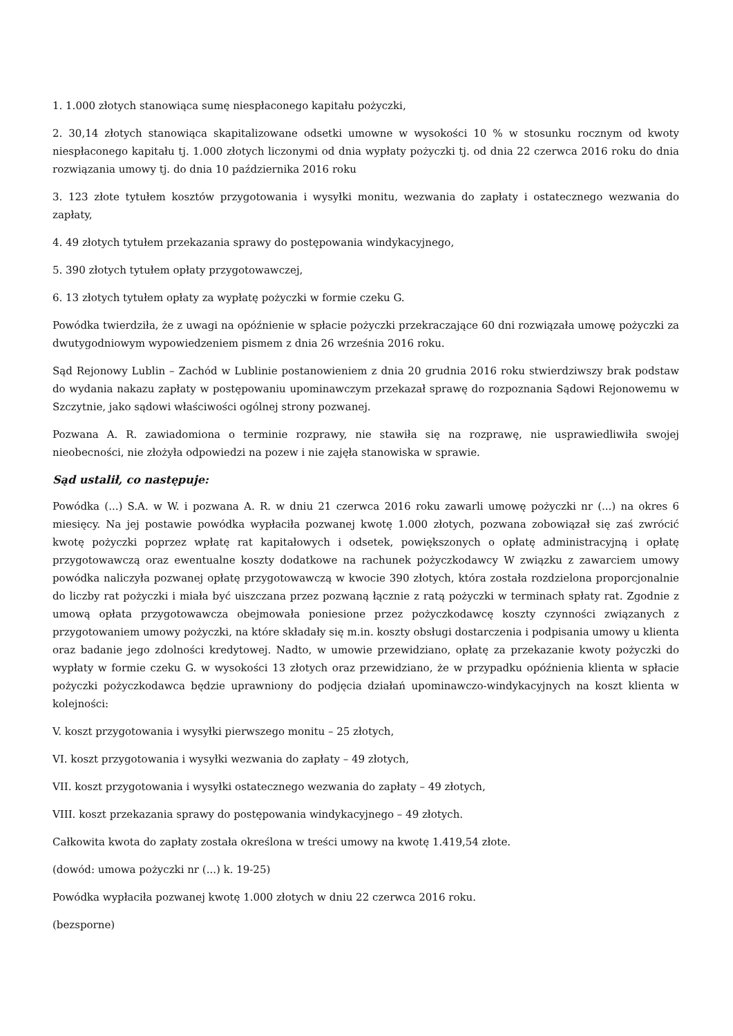1. 1.000 złotych stanowiąca sumę niespłaconego kapitału pożyczki,
2. 30,14 złotych stanowiąca skapitalizowane odsetki umowne w wysokości 10 % w stosunku rocznym od kwoty niespłaconego kapitału tj. 1.000 złotych liczonymi od dnia wypłaty pożyczki tj. od dnia 22 czerwca 2016 roku do dnia rozwiązania umowy tj. do dnia 10 października 2016 roku
3. 123 złote tytułem kosztów przygotowania i wysyłki monitu, wezwania do zapłaty i ostatecznego wezwania do zapłaty,
4. 49 złotych tytułem przekazania sprawy do postępowania windykacyjnego,
5. 390 złotych tytułem opłaty przygotowawczej,
6. 13 złotych tytułem opłaty za wypłatę pożyczki w formie czeku G.
Powódka twierdziła, że z uwagi na opóźnienie w spłacie pożyczki przekraczające 60 dni rozwiązała umowę pożyczki za dwutygodniowym wypowiedzeniem pismem z dnia 26 września 2016 roku.
Sąd Rejonowy Lublin – Zachód w Lublinie postanowieniem z dnia 20 grudnia 2016 roku stwierdziwszy brak podstaw do wydania nakazu zapłaty w postępowaniu upominawczym przekazał sprawę do rozpoznania Sądowi Rejonowemu w Szczytnie, jako sądowi właściwości ogólnej strony pozwanej.
Pozwana A. R. zawiadomiona o terminie rozprawy, nie stawiła się na rozprawę, nie usprawiedliwiła swojej nieobecności, nie złożyła odpowiedzi na pozew i nie zajęła stanowiska w sprawie.
Sąd ustalił, co następuje:
Powódka (...) S.A. w W. i pozwana A. R. w dniu 21 czerwca 2016 roku zawarli umowę pożyczki nr (...) na okres 6 miesięcy. Na jej postawie powódka wypłaciła pozwanej kwotę 1.000 złotych, pozwana zobowiązał się zaś zwrócić kwotę pożyczki poprzez wpłatę rat kapitałowych i odsetek, powiększonych o opłatę administracyjną i opłatę przygotowawczą oraz ewentualne koszty dodatkowe na rachunek pożyczkodawcy W związku z zawarciem umowy powódka naliczyła pozwanej opłatę przygotowawczą w kwocie 390 złotych, która została rozdzielona proporcjonalnie do liczby rat pożyczki i miała być uiszczana przez pozwaną łącznie z ratą pożyczki w terminach spłaty rat. Zgodnie z umową opłata przygotowawcza obejmowała poniesione przez pożyczkodawcę koszty czynności związanych z przygotowaniem umowy pożyczki, na które składały się m.in. koszty obsługi dostarczenia i podpisania umowy u klienta oraz badanie jego zdolności kredytowej. Nadto, w umowie przewidziano, opłatę za przekazanie kwoty pożyczki do wypłaty w formie czeku G. w wysokości 13 złotych oraz przewidziano, że w przypadku opóźnienia klienta w spłacie pożyczki pożyczkodawca będzie uprawniony do podjęcia działań upominawczo-windykacyjnych na koszt klienta w kolejności:
V. koszt przygotowania i wysyłki pierwszego monitu – 25 złotych,
VI. koszt przygotowania i wysyłki wezwania do zapłaty – 49 złotych,
VII. koszt przygotowania i wysyłki ostatecznego wezwania do zapłaty – 49 złotych,
VIII. koszt przekazania sprawy do postępowania windykacyjnego – 49 złotych.
Całkowita kwota do zapłaty została określona w treści umowy na kwotę 1.419,54 złote.
(dowód: umowa pożyczki nr (...) k. 19-25)
Powódka wypłaciła pozwanej kwotę 1.000 złotych w dniu 22 czerwca 2016 roku.
(bezsporne)